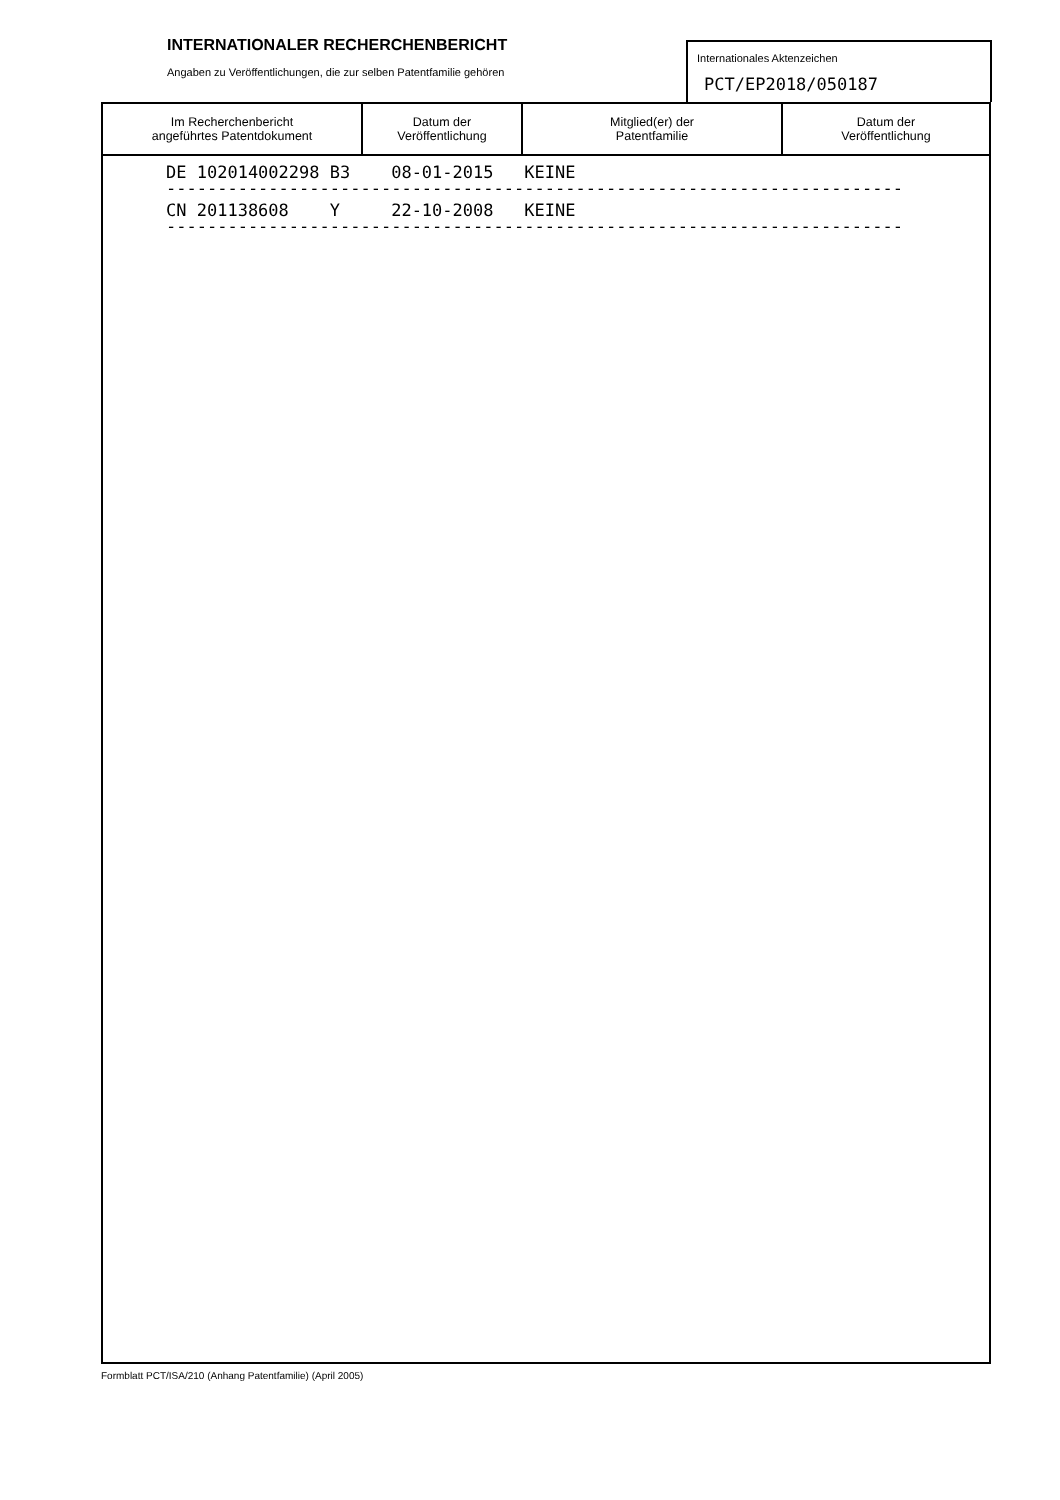INTERNATIONALER RECHERCHENBERICHT
Angaben zu Veröffentlichungen, die zur selben Patentfamilie gehören
Internationales Aktenzeichen
PCT/EP2018/050187
| Im Recherchenbericht angeführtes Patentdokument | Datum der Veröffentlichung | Mitglied(er) der Patentfamilie | Datum der Veröffentlichung |
| --- | --- | --- | --- |
DE 102014002298 B3 08-01-2015 KEINE
------------------------------------------------------------------------
CN 201138608 Y 22-10-2008 KEINE
------------------------------------------------------------------------
Formblatt PCT/ISA/210 (Anhang Patentfamilie) (April 2005)